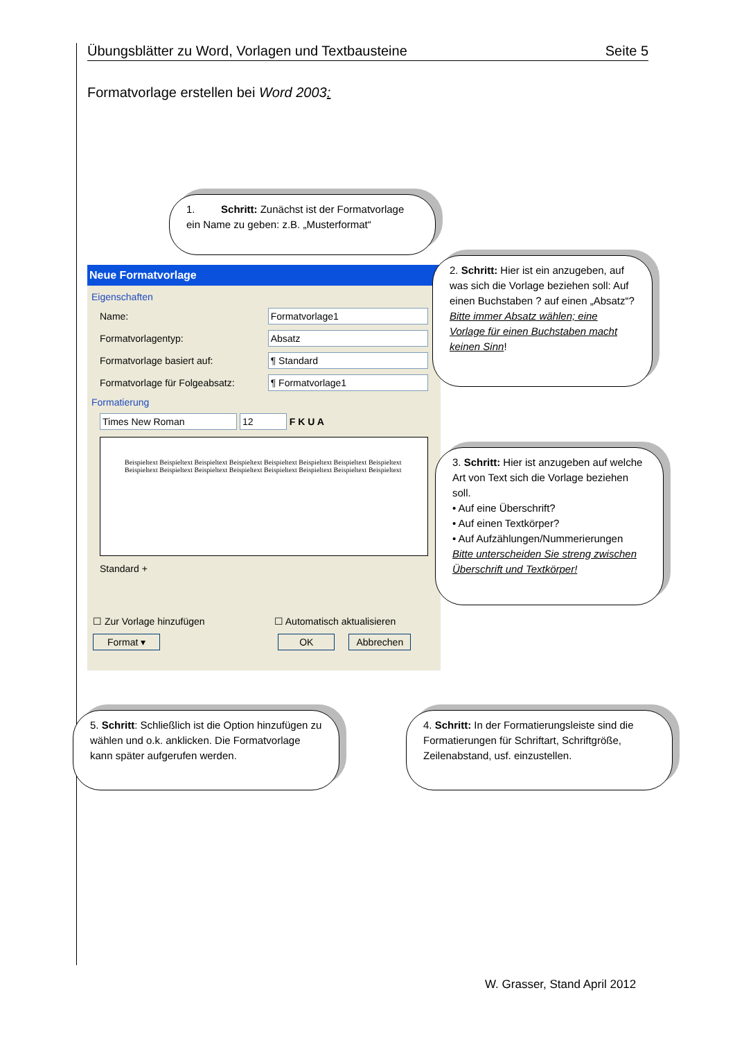Übungsblätter zu Word, Vorlagen und Textbausteine Seite 5
Formatvorlage erstellen bei Word 2003:
Neue Formatvorlage
Eigenschaften
Name:
Formatvorlage1
Formatvorlagentyp:
Absatz
Formatvorlage basiert auf:
¶ Standard
Formatvorlage für Folgeabsatz:
¶ Formatvorlage1
Formatierung
Times New Roman 12
F K U A
Beispieltext Beispieltext Beispieltext Beispieltext Beispieltext Beispieltext Beispieltext Beispieltext Beispieltext Beispieltext Beispieltext Beispieltext Beispieltext Beispieltext Beispieltext Beispieltext
Standard +
☐ Zur Vorlage hinzufügen ☐ Automatisch aktualisieren
Format ▾ OK Abbrechen
1. Schritt: Zunächst ist der Formatvorlage ein Name zu geben: z.B. „Musterformat“
2. Schritt: Hier ist ein anzugeben, auf was sich die Vorlage beziehen soll: Auf einen Buchstaben ? auf einen „Absatz“?
Bitte immer Absatz wählen; eine Vorlage für einen Buchstaben macht keinen Sinn!
3. Schritt: Hier ist anzugeben auf welche Art von Text sich die Vorlage beziehen soll.
• Auf eine Überschrift?
• Auf einen Textkörper?
• Auf Aufzählungen/Nummerierungen
Bitte unterscheiden Sie streng zwischen Überschrift und Textkörper!
5. Schritt: Schließlich ist die Option hinzufügen zu wählen und o.k. anklicken. Die Formatvorlage kann später aufgerufen werden.
4. Schritt: In der Formatierungsleiste sind die Formatierungen für Schriftart, Schriftgröße, Zeilenabstand, usf. einzustellen.
W. Grasser, Stand April 2012